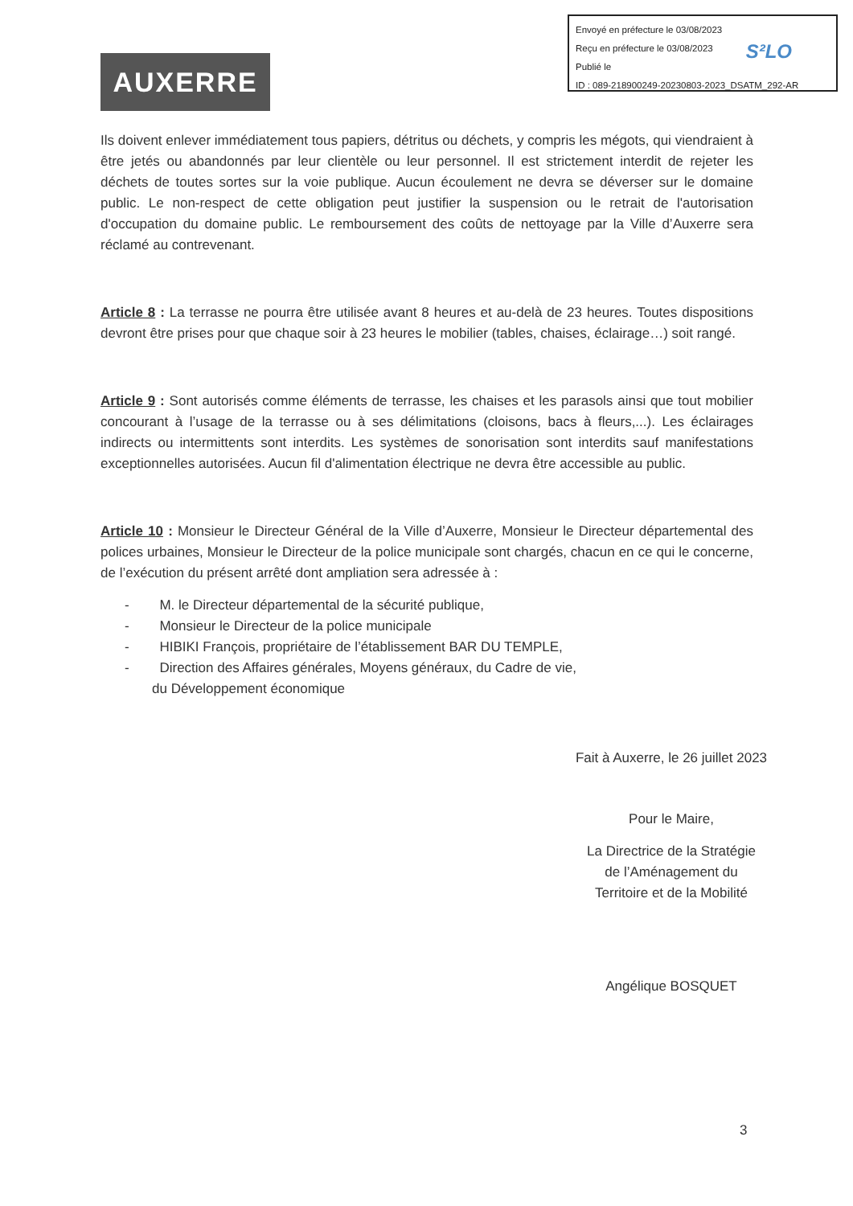Envoyé en préfecture le 03/08/2023
Reçu en préfecture le 03/08/2023
Publié le
ID : 089-218900249-20230803-2023_DSATM_292-AR
S²LO
AUXERRE
Ils doivent enlever immédiatement tous papiers, détritus ou déchets, y compris les mégots, qui viendraient à être jetés ou abandonnés par leur clientèle ou leur personnel. Il est strictement interdit de rejeter les déchets de toutes sortes sur la voie publique. Aucun écoulement ne devra se déverser sur le domaine public. Le non-respect de cette obligation peut justifier la suspension ou le retrait de l'autorisation d'occupation du domaine public. Le remboursement des coûts de nettoyage par la Ville d’Auxerre sera réclamé au contrevenant.
Article 8 : La terrasse ne pourra être utilisée avant 8 heures et au-delà de 23 heures. Toutes dispositions devront être prises pour que chaque soir à 23 heures le mobilier (tables, chaises, éclairage…) soit rangé.
Article 9 : Sont autorisés comme éléments de terrasse, les chaises et les parasols ainsi que tout mobilier concourant à l’usage de la terrasse ou à ses délimitations (cloisons, bacs à fleurs,...). Les éclairages indirects ou intermittents sont interdits. Les systèmes de sonorisation sont interdits sauf manifestations exceptionnelles autorisées. Aucun fil d'alimentation électrique ne devra être accessible au public.
Article 10 : Monsieur le Directeur Général de la Ville d’Auxerre, Monsieur le Directeur départemental des polices urbaines, Monsieur le Directeur de la police municipale sont chargés, chacun en ce qui le concerne, de l’exécution du présent arrêté dont ampliation sera adressée à :
- M. le Directeur départemental de la sécurité publique,
- Monsieur le Directeur de la police municipale
- HIBIKI François, propriétaire de l’établissement BAR DU TEMPLE,
- Direction des Affaires générales, Moyens généraux, du Cadre de vie,
du Développement économique
Fait à Auxerre, le 26 juillet 2023
Pour le Maire,
La Directrice de la Stratégie
de l’Aménagement du
Territoire et de la Mobilité
Angélique BOSQUET
3